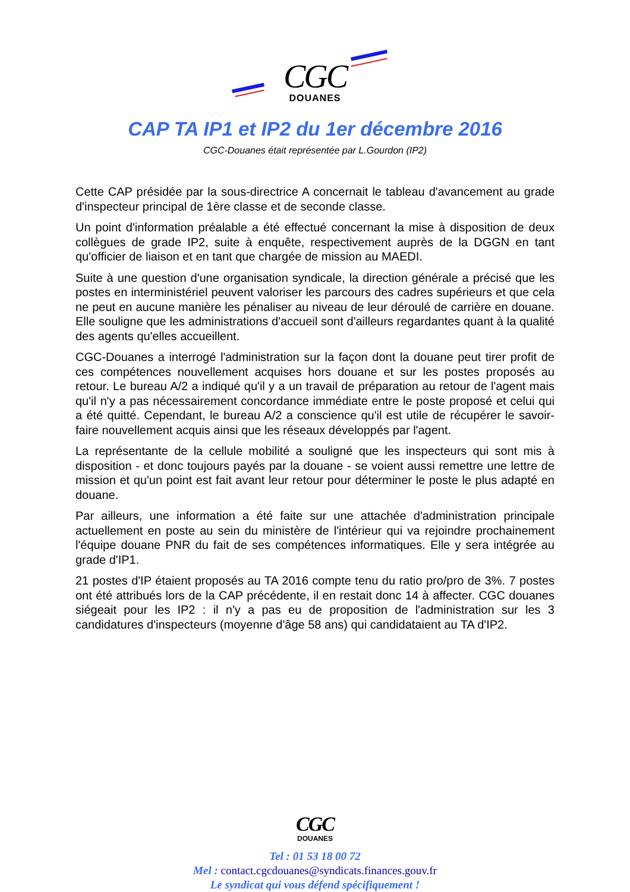CGC
DOUANES
CAP TA IP1 et IP2 du 1er décembre 2016
CGC-Douanes était représentée par L.Gourdon (IP2)
Cette CAP présidée par la sous-directrice A concernait le tableau d'avancement au grade d'inspecteur principal de 1ère classe et de seconde classe.
Un point d'information préalable a été effectué concernant la mise à disposition de deux collègues de grade IP2, suite à enquête, respectivement auprès de la DGGN en tant qu'officier de liaison et en tant que chargée de mission au MAEDI.
Suite à une question d'une organisation syndicale, la direction générale a précisé que les postes en interministériel peuvent valoriser les parcours des cadres supérieurs et que cela ne peut en aucune manière les pénaliser au niveau de leur déroulé de carrière en douane. Elle souligne que les administrations d'accueil sont d'ailleurs regardantes quant à la qualité des agents qu'elles accueillent.
CGC-Douanes a interrogé l'administration sur la façon dont la douane peut tirer profit de ces compétences nouvellement acquises hors douane et sur les postes proposés au retour. Le bureau A/2 a indiqué qu'il y a un travail de préparation au retour de l'agent mais qu'il n'y a pas nécessairement concordance immédiate entre le poste proposé et celui qui a été quitté. Cependant, le bureau A/2 a conscience qu'il est utile de récupérer le savoir-faire nouvellement acquis ainsi que les réseaux développés par l'agent.
La représentante de la cellule mobilité a souligné que les inspecteurs qui sont mis à disposition - et donc toujours payés par la douane - se voient aussi remettre une lettre de mission et qu'un point est fait avant leur retour pour déterminer le poste le plus adapté en douane.
Par ailleurs, une information a été faite sur une attachée d'administration principale actuellement en poste au sein du ministère de l'intérieur qui va rejoindre prochainement l'équipe douane PNR du fait de ses compétences informatiques. Elle y sera intégrée au grade d'IP1.
21 postes d'IP étaient proposés au TA 2016 compte tenu du ratio pro/pro de 3%. 7 postes ont été attribués lors de la CAP précédente, il en restait donc 14 à affecter. CGC douanes siégeait pour les IP2 : il n'y a pas eu de proposition de l'administration sur les 3 candidatures d'inspecteurs (moyenne d'âge 58 ans) qui candidataient au TA d'IP2.
CGC
DOUANES
Tel : 01 53 18 00 72
Mel : contact.cgcdouanes@syndicats.finances.gouv.fr
Le syndicat qui vous défend spécifiquement !